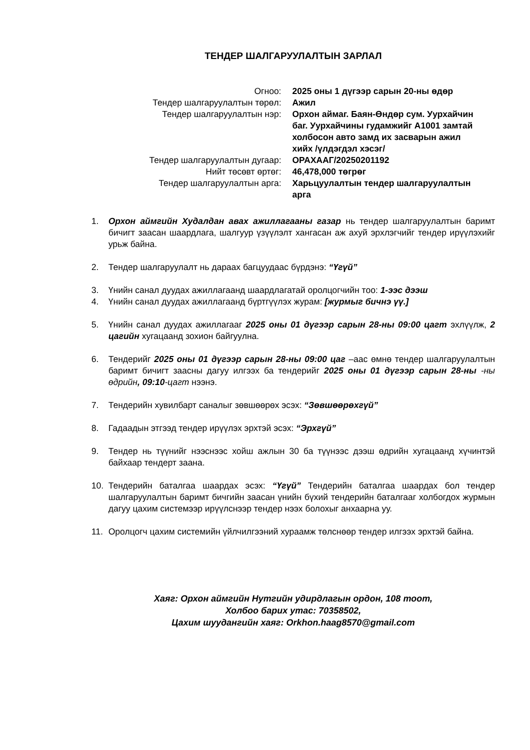ТЕНДЕР ШАЛГАРУУЛАЛТЫН ЗАРЛАЛ
| Огноо: | 2025 оны 1 дүгээр сарын 20-ны өдөр |
| Тендер шалгаруулалтын төрөл: | Ажил |
| Тендер шалгаруулалтын нэр: | Орхон аймаг. Баян-Өндөр сум. Уурхайчин баг. Уурхайчины гудамжийг А1001 замтай холбосон авто замд их засварын ажил хийх /үлдэгдэл хэсэг/ |
| Тендер шалгаруулалтын дугаар: | ОРАХААГ/20250201192 |
| Нийт төсөвт өртөг: | 46,478,000 төгрөг |
| Тендер шалгаруулалтын арга: | Харьцуулалтын тендер шалгаруулалтын арга |
1. Орхон аймгийн Худалдан авах ажиллагааны газар нь тендер шалгаруулалтын баримт бичигт заасан шаардлага, шалгуур үзүүлэлт хангасан аж ахуй эрхлэгчийг тендер ирүүлэхийг урьж байна.
2. Тендер шалгаруулалт нь дараах багцуудаас бүрдэнэ: “Үгүй”
3. Үнийн санал дуудах ажиллагаанд шаардлагатай оролцогчийн тоо: 1-ээс дээш
4. Үнийн санал дуудах ажиллагаанд бүртгүүлэх журам: [журмыг бичнэ үү.]
5. Үнийн санал дуудах ажиллагааг 2025 оны 01 дүгээр сарын 28-ны 09:00 цагт эхлүүлж, 2 цагийн хугацаанд зохион байгуулна.
6. Тендерийг 2025 оны 01 дүгээр сарын 28-ны 09:00 цаг –аас өмнө тендер шалгаруулалтын баримт бичигт заасны дагуу илгээх ба тендерийг 2025 оны 01 дүгээр сарын 28-ны -ны өдрийн, 09:10-цагт нээнэ.
7. Тендерийн хувилбарт саналыг зөвшөөрөх эсэх: “Зөвшөөрөхгүй”
8. Гадаадын этгээд тендер ирүүлэх эрхтэй эсэх: “Эрхгүй”
9. Тендер нь түүнийг нээснээс хойш ажлын 30 ба түүнээс дээш өдрийн хугацаанд хүчинтэй байхаар тендерт заана.
10. Тендерийн баталгаа шаардах эсэх: “Үгүй” Тендерийн баталгаа шаардах бол тендер шалгаруулалтын баримт бичгийн заасан үнийн бүхий тендерийн баталгааг холбогдох журмын дагуу цахим системээр ирүүлснээр тендер нээх болохыг анхаарна уу.
11. Оролцогч цахим системийн үйлчилгээний хураамж төлснөөр тендер илгээх эрхтэй байна.
Хаяг: Орхон аймгийн Нутгийн удирдлагын ордон, 108 тоот,
Холбоо барих утас: 70358502,
Цахим шуудангийн хаяг: Orkhon.haag8570@gmail.com